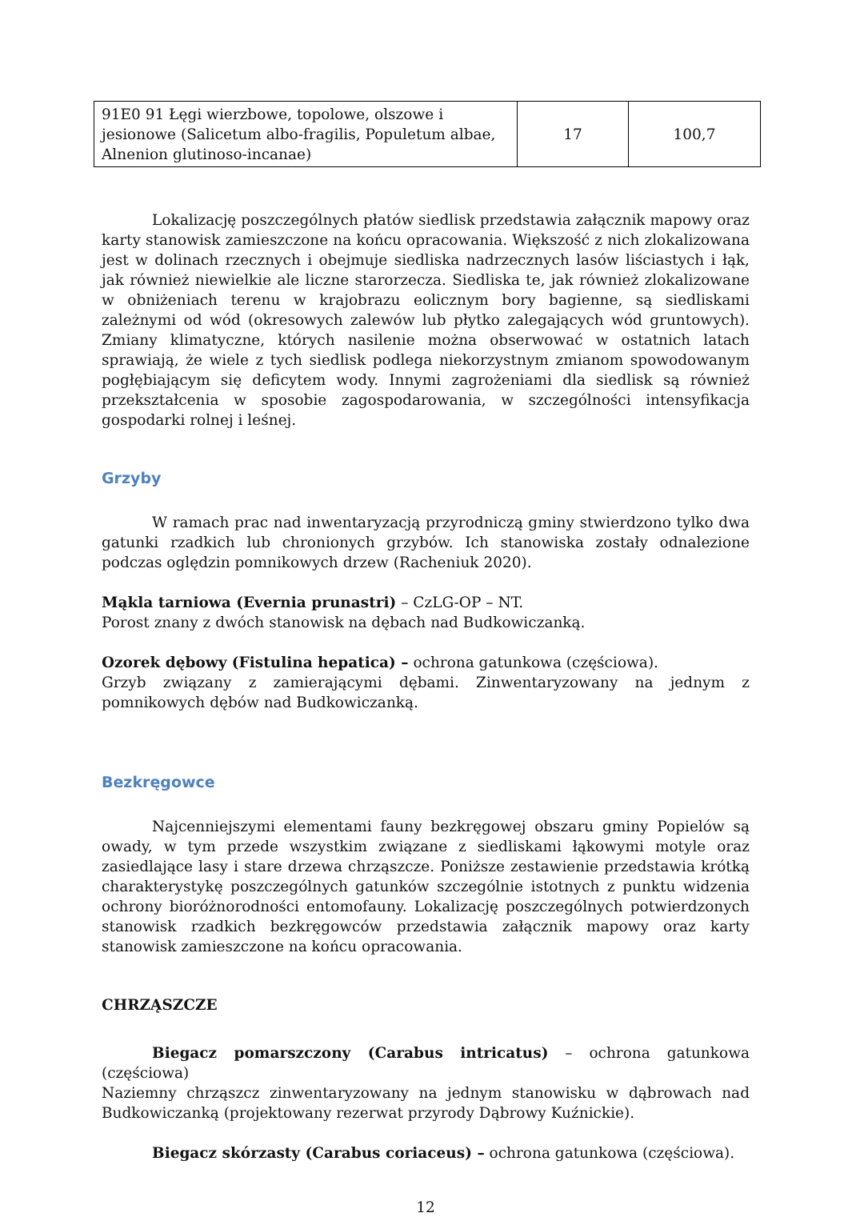| 91E0 91 Łęgi wierzbowe, topolowe, olszowe i jesionowe (Salicetum albo-fragilis, Populetum albae, Alnenion glutinoso-incanae) | 17 | 100,7 |
Lokalizację poszczególnych płatów siedlisk przedstawia załącznik mapowy oraz karty stanowisk zamieszczone na końcu opracowania. Większość z nich zlokalizowana jest w dolinach rzecznych i obejmuje siedliska nadrzecznych lasów liściastych i łąk, jak również niewielkie ale liczne starorzecza. Siedliska te, jak również zlokalizowane w obniżeniach terenu w krajobrazu eolicznym bory bagienne, są siedliskami zależnymi od wód (okresowych zalewów lub płytko zalegających wód gruntowych). Zmiany klimatyczne, których nasilenie można obserwować w ostatnich latach sprawiają, że wiele z tych siedlisk podlega niekorzystnym zmianom spowodowanym pogłębiającym się deficytem wody. Innymi zagrożeniami dla siedlisk są również przekształcenia w sposobie zagospodarowania, w szczególności intensyfikacja gospodarki rolnej i leśnej.
Grzyby
W ramach prac nad inwentaryzacją przyrodniczą gminy stwierdzono tylko dwa gatunki rzadkich lub chronionych grzybów. Ich stanowiska zostały odnalezione podczas oględzin pomnikowych drzew (Racheniuk 2020).
Mąkla tarniowa (Evernia prunastri) – CzLG-OP – NT.
Porost znany z dwóch stanowisk na dębach nad Budkowiczanką.
Ozorek dębowy (Fistulina hepatica) – ochrona gatunkowa (częściowa).
Grzyb związany z zamierającymi dębami. Zinwentaryzowany na jednym z pomnikowych dębów nad Budkowiczanką.
Bezkręgowce
Najcenniejszymi elementami fauny bezkręgowej obszaru gminy Popielów są owady, w tym przede wszystkim związane z siedliskami łąkowymi motyle oraz zasiedlające lasy i stare drzewa chrząszcze. Poniższe zestawienie przedstawia krótką charakterystykę poszczególnych gatunków szczególnie istotnych z punktu widzenia ochrony bioróżnorodności entomofauny. Lokalizację poszczególnych potwierdzonych stanowisk rzadkich bezkręgowców przedstawia załącznik mapowy oraz karty stanowisk zamieszczone na końcu opracowania.
CHRZĄSZCZE
Biegacz pomarszczony (Carabus intricatus) – ochrona gatunkowa (częściowa)
Naziemny chrząszcz zinwentaryzowany na jednym stanowisku w dąbrowach nad Budkowiczanką (projektowany rezerwat przyrody Dąbrowy Kuźnickie).
Biegacz skórzasty (Carabus coriaceus) – ochrona gatunkowa (częściowa).
12